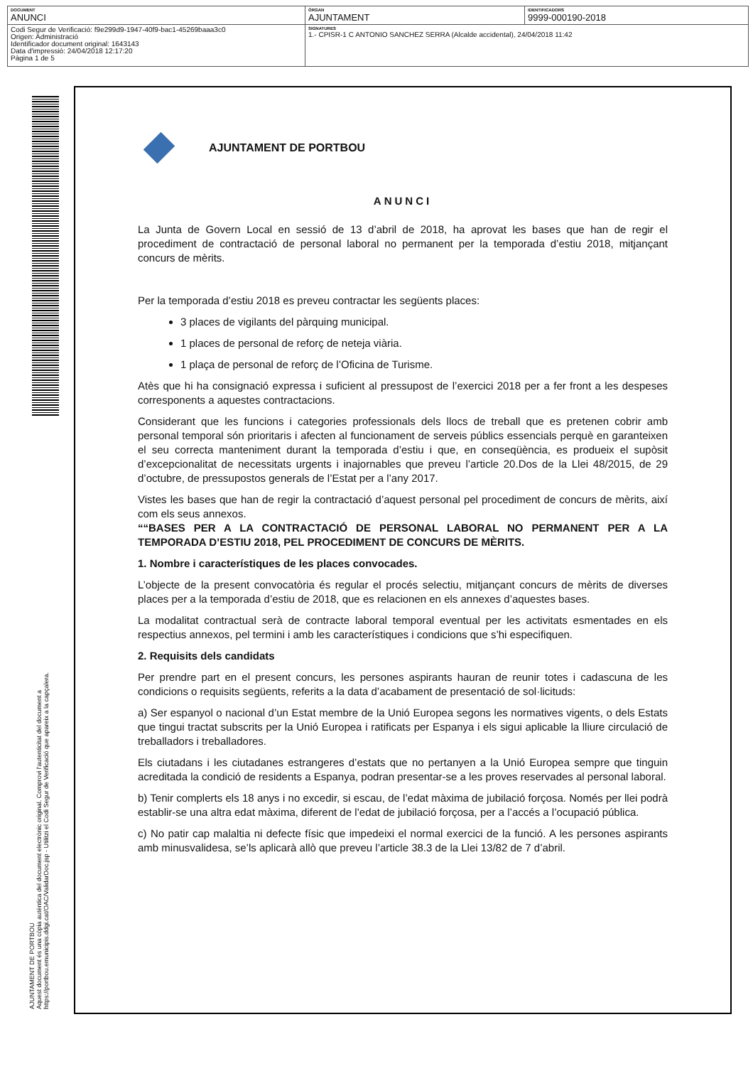| DOCUMENT ANUNCI | ÒRGAN AJUNTAMENT | IDENTIFICADORS 9999-000190-2018 |
| Codi Segur de Verificació: f9e299d9-1947-40f9-bac1-45269baaa3c0 Origen: Administració Identificador document original: 1643143 Data d'impressió: 24/04/2018 12:17:20 Pàgina 1 de 5 | SIGNATURES 1.- CPISR-1 C ANTONIO SANCHEZ SERRA (Alcalde accidental), 24/04/2018 11:42 | |
AJUNTAMENT DE PORTBOU
Aquest document és una còpia autèntica del document electrònic original. Comprovi l'autenticitat del document a
https://portbou.emunicipis.ddgi.cat/OAC/ValidarDoc.jsp - Utilitzi el Codi Segur de Verificació que apareix a la capçalera.
AJUNTAMENT DE PORTBOU
ANUNCI
La Junta de Govern Local en sessió de 13 d’abril de 2018, ha aprovat les bases que han de regir el procediment de contractació de personal laboral no permanent per la temporada d’estiu 2018, mitjançant concurs de mèrits.
Per la temporada d’estiu 2018 es preveu contractar les següents places:
3 places de vigilants del pàrquing municipal.
1 places de personal de reforç de neteja viària.
1 plaça de personal de reforç de l’Oficina de Turisme.
Atès que hi ha consignació expressa i suficient al pressupost de l’exercici 2018 per a fer front a les despeses corresponents a aquestes contractacions.
Considerant que les funcions i categories professionals dels llocs de treball que es pretenen cobrir amb personal temporal són prioritaris i afecten al funcionament de serveis públics essencials perquè en garanteixen el seu correcta manteniment durant la temporada d’estiu i que, en conseqüència, es produeix el supòsit d’excepcionalitat de necessitats urgents i inajornables que preveu l’article 20.Dos de la Llei 48/2015, de 29 d’octubre, de pressupostos generals de l’Estat per a l’any 2017.
Vistes les bases que han de regir la contractació d’aquest personal pel procediment de concurs de mèrits, així com els seus annexos.
““BASES PER A LA CONTRACTACIÓ DE PERSONAL LABORAL NO PERMANENT PER A LA TEMPORADA D’ESTIU 2018, PEL PROCEDIMENT DE CONCURS DE MÈRITS.
1. Nombre i característiques de les places convocades.
L’objecte de la present convocatòria és regular el procés selectiu, mitjançant concurs de mèrits de diverses places per a la temporada d’estiu de 2018, que es relacionen en els annexes d’aquestes bases.
La modalitat contractual serà de contracte laboral temporal eventual per les activitats esmentades en els respectius annexos, pel termini i amb les característiques i condicions que s’hi especifiquen.
2. Requisits dels candidats
Per prendre part en el present concurs, les persones aspirants hauran de reunir totes i cadascuna de les condicions o requisits següents, referits a la data d’acabament de presentació de sol·licituds:
a) Ser espanyol o nacional d’un Estat membre de la Unió Europea segons les normatives vigents, o dels Estats que tingui tractat subscrits per la Unió Europea i ratificats per Espanya i els sigui aplicable la lliure circulació de treballadors i treballadores.
Els ciutadans i les ciutadanes estrangeres d’estats que no pertanyen a la Unió Europea sempre que tinguin acreditada la condició de residents a Espanya, podran presentar-se a les proves reservades al personal laboral.
b) Tenir complerts els 18 anys i no excedir, si escau, de l’edat màxima de jubilació forçosa. Només per llei podrà establir-se una altra edat màxima, diferent de l’edat de jubilació forçosa, per a l’accés a l’ocupació pública.
c) No patir cap malaltia ni defecte físic que impedeixi el normal exercici de la funció. A les persones aspirants amb minusvalidesa, se’ls aplicarà allò que preveu l’article 38.3 de la Llei 13/82 de 7 d’abril.